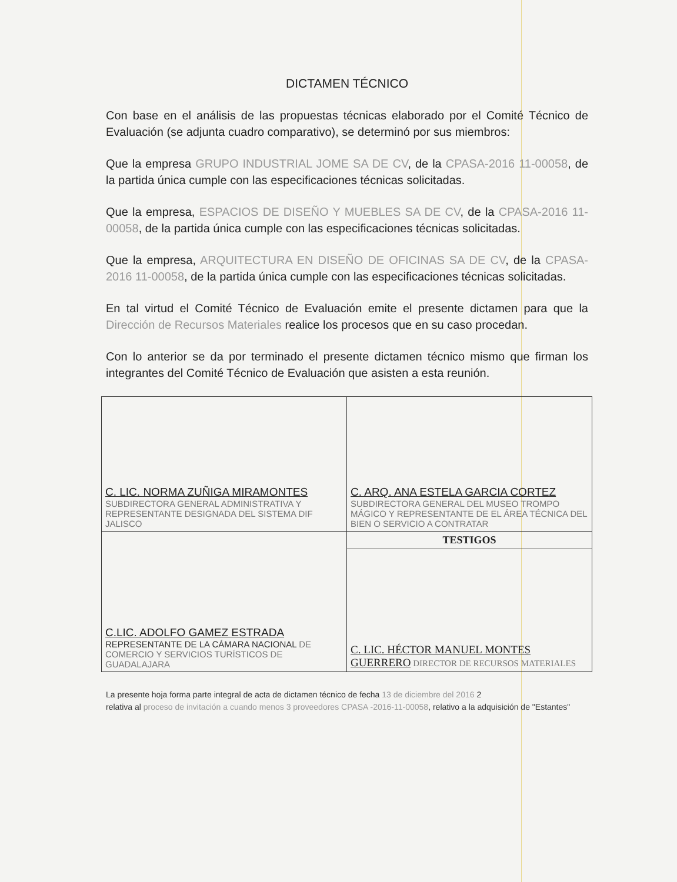DICTAMEN TÉCNICO
Con base en el análisis de las propuestas técnicas elaborado por el Comité Técnico de Evaluación (se adjunta cuadro comparativo), se determinó por sus miembros:
Que la empresa GRUPO INDUSTRIAL JOME SA DE CV, de la CPASA-2016 11-00058, de la partida única cumple con las especificaciones técnicas solicitadas.
Que la empresa, ESPACIOS DE DISEÑO Y MUEBLES SA DE CV, de la CPASA-2016 11-00058, de la partida única cumple con las especificaciones técnicas solicitadas.
Que la empresa, ARQUITECTURA EN DISEÑO DE OFICINAS SA DE CV, de la CPASA-2016 11-00058, de la partida única cumple con las especificaciones técnicas solicitadas.
En tal virtud el Comité Técnico de Evaluación emite el presente dictamen para que la Dirección de Recursos Materiales realice los procesos que en su caso procedan.
Con lo anterior se da por terminado el presente dictamen técnico mismo que firman los integrantes del Comité Técnico de Evaluación que asisten a esta reunión.
| C. LIC. NORMA ZUÑIGA MIRAMONTES SUBDIRECTORA GENERAL ADMINISTRATIVA Y REPRESENTANTE DESIGNADA DEL SISTEMA DIF JALISCO | C. ARQ. ANA ESTELA GARCIA CORTEZ SUBDIRECTORA GENERAL DEL MUSEO TROMPO MÁGICO Y REPRESENTANTE DE EL ÁREA TÉCNICA DEL BIEN O SERVICIO A CONTRATAR |
| C.LIC. ADOLFO GAMEZ ESTRADA REPRESENTANTE DE LA CÁMARA NACIONAL DE COMERCIO Y SERVICIOS TURÍSTICOS DE GUADALAJARA | TESTIGOS |
| | C. LIC. HÉCTOR MANUEL MONTES GUERRERO DIRECTOR DE RECURSOS MATERIALES |
La presente hoja forma parte integral de acta de dictamen técnico de fecha 13 de diciembre del 2016 2
relativa al proceso de invitación a cuando menos 3 proveedores CPASA -2016-11-00058, relativo a la adquisición de "Estantes"